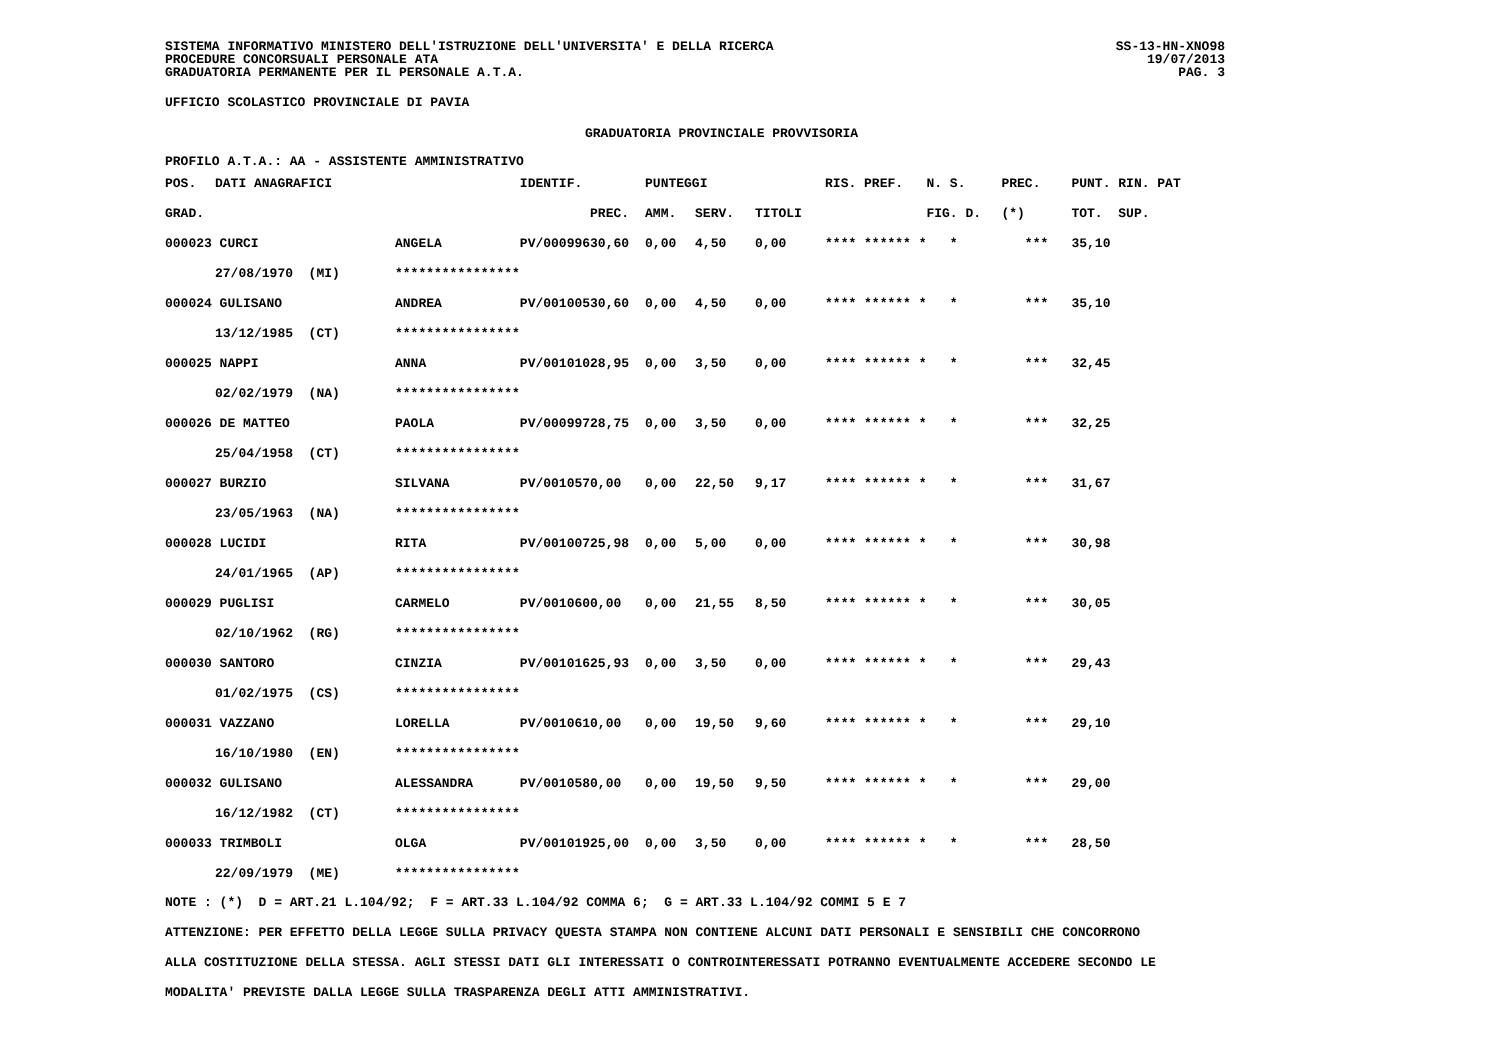SISTEMA INFORMATIVO MINISTERO DELL'ISTRUZIONE DELL'UNIVERSITA' E DELLA RICERCA
PROCEDURE CONCORSUALI PERSONALE ATA
GRADUATORIA PERMANENTE PER IL PERSONALE A.T.A.
SS-13-HN-XNO98
19/07/2013
PAG. 3
UFFICIO SCOLASTICO PROVINCIALE DI PAVIA
GRADUATORIA PROVINCIALE PROVVISORIA
PROFILO A.T.A.: AA - ASSISTENTE AMMINISTRATIVO
| POS. | DATI ANAGRAFICI | | IDENTIF. | | PUNTEGGI | | | RIS. PREF. | N. S. | PREC. | PUNT. RIN. PAT |
| --- | --- | --- | --- | --- | --- | --- | --- | --- | --- | --- | --- |
| GRAD. | | | | PREC. | AMM. | SERV. | TITOLI | | FIG. D. | (*) | TOT. SUP. |
| 000023 CURCI | | ANGELA | PV/000996 | 30,60 | 0,00 | 4,50 | 0,00 | **** ****** * | * | *** | 35,10 |
| | 27/08/1970 (MI) | **************** | | | | | | | | | |
| 000024 GULISANO | | ANDREA | PV/001005 | 30,60 | 0,00 | 4,50 | 0,00 | **** ****** * | * | *** | 35,10 |
| | 13/12/1985 (CT) | **************** | | | | | | | | | |
| 000025 NAPPI | | ANNA | PV/001010 | 28,95 | 0,00 | 3,50 | 0,00 | **** ****** * | * | *** | 32,45 |
| | 02/02/1979 (NA) | **************** | | | | | | | | | |
| 000026 DE MATTEO | | PAOLA | PV/000997 | 28,75 | 0,00 | 3,50 | 0,00 | **** ****** * | * | *** | 32,25 |
| | 25/04/1958 (CT) | **************** | | | | | | | | | |
| 000027 BURZIO | | SILVANA | PV/001057 | 0,00 | 0,00 | 22,50 | 9,17 | **** ****** * | * | *** | 31,67 |
| | 23/05/1963 (NA) | **************** | | | | | | | | | |
| 000028 LUCIDI | | RITA | PV/001007 | 25,98 | 0,00 | 5,00 | 0,00 | **** ****** * | * | *** | 30,98 |
| | 24/01/1965 (AP) | **************** | | | | | | | | | |
| 000029 PUGLISI | | CARMELO | PV/001060 | 0,00 | 0,00 | 21,55 | 8,50 | **** ****** * | * | *** | 30,05 |
| | 02/10/1962 (RG) | **************** | | | | | | | | | |
| 000030 SANTORO | | CINZIA | PV/001016 | 25,93 | 0,00 | 3,50 | 0,00 | **** ****** * | * | *** | 29,43 |
| | 01/02/1975 (CS) | **************** | | | | | | | | | |
| 000031 VAZZANO | | LORELLA | PV/001061 | 0,00 | 0,00 | 19,50 | 9,60 | **** ****** * | * | *** | 29,10 |
| | 16/10/1980 (EN) | **************** | | | | | | | | | |
| 000032 GULISANO | | ALESSANDRA | PV/001058 | 0,00 | 0,00 | 19,50 | 9,50 | **** ****** * | * | *** | 29,00 |
| | 16/12/1982 (CT) | **************** | | | | | | | | | |
| 000033 TRIMBOLI | | OLGA | PV/001019 | 25,00 | 0,00 | 3,50 | 0,00 | **** ****** * | * | *** | 28,50 |
| | 22/09/1979 (ME) | **************** | | | | | | | | | |
NOTE : (*) D = ART.21 L.104/92; F = ART.33 L.104/92 COMMA 6; G = ART.33 L.104/92 COMMI 5 E 7 ATTENZIONE: PER EFFETTO DELLA LEGGE SULLA PRIVACY QUESTA STAMPA NON CONTIENE ALCUNI DATI PERSONALI E SENSIBILI CHE CONCORRONO ALLA COSTITUZIONE DELLA STESSA. AGLI STESSI DATI GLI INTERESSATI O CONTROINTERESSATI POTRANNO EVENTUALMENTE ACCEDERE SECONDO LE MODALITA' PREVISTE DALLA LEGGE SULLA TRASPARENZA DEGLI ATTI AMMINISTRATIVI.